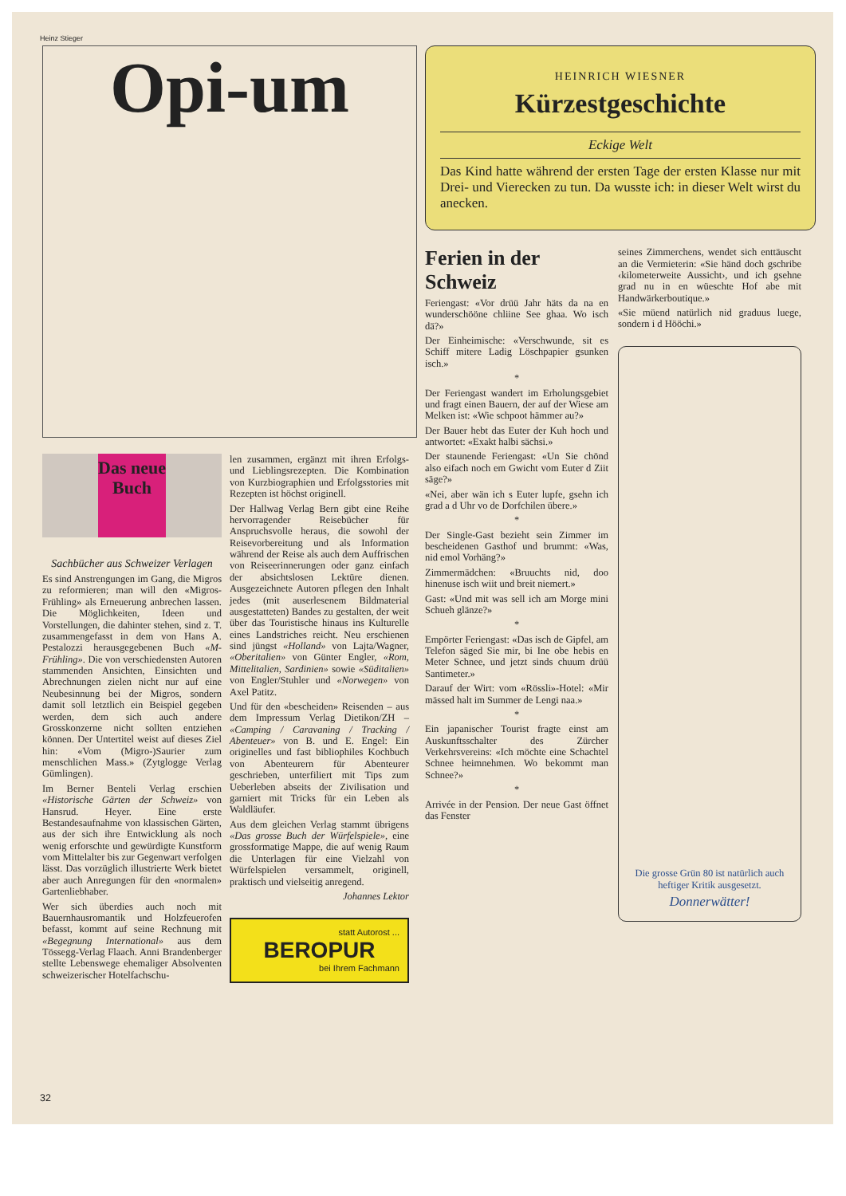Heinz Stieger
Opi-um
Das neue Buch
Sachbücher aus Schweizer Verlagen
Es sind Anstrengungen im Gang, die Migros zu reformieren; man will den «Migros-Frühling» als Erneuerung anbrechen lassen. Die Möglichkeiten, Ideen und Vorstellungen, die dahinter stehen, sind z. T. zusammengefasst in dem von Hans A. Pestalozzi herausgegebenen Buch «M-Frühling». Die von verschiedensten Autoren stammenden Ansichten, Einsichten und Abrechnungen zielen nicht nur auf eine Neubesinnung bei der Migros, sondern damit soll letztlich ein Beispiel gegeben werden, dem sich auch andere Grosskonzerne nicht sollten entziehen können. Der Untertitel weist auf dieses Ziel hin: «Vom (Migro-)Saurier zum menschlichen Mass.» (Zytglogge Verlag Gümlingen).
Im Berner Benteli Verlag erschien «Historische Gärten der Schweiz» von Hansrud. Heyer. Eine erste Bestandesaufnahme von klassischen Gärten, aus der sich ihre Entwicklung als noch wenig erforschte und gewürdigte Kunstform vom Mittelalter bis zur Gegenwart verfolgen lässt. Das vorzüglich illustrierte Werk bietet aber auch Anregungen für den «normalen» Gartenliebhaber.
Wer sich überdies auch noch mit Bauernhausromantik und Holzfeuerofen befasst, kommt auf seine Rechnung mit «Begegnung International» aus dem Tössegg-Verlag Flaach. Anni Brandenberger stellte Lebenswege ehemaliger Absolventen schweizerischer Hotelfachschu-
len zusammen, ergänzt mit ihren Erfolgs- und Lieblingsrezepten. Die Kombination von Kurzbiographien und Erfolgsstories mit Rezepten ist höchst originell.
Der Hallwag Verlag Bern gibt eine Reihe hervorragender Reisebücher für Anspruchsvolle heraus, die sowohl der Reisevorbereitung und als Information während der Reise als auch dem Auffrischen von Reiseerinnerungen oder ganz einfach der absichtslosen Lektüre dienen. Ausgezeichnete Autoren pflegen den Inhalt jedes (mit auserlesenem Bildmaterial ausgestatteten) Bandes zu gestalten, der weit über das Touristische hinaus ins Kulturelle eines Landstriches reicht. Neu erschienen sind jüngst «Holland» von Lajta/Wagner, «Oberitalien» von Günter Engler, «Rom, Mittelitalien, Sardinien» sowie «Süditalien» von Engler/Stuhler und «Norwegen» von Axel Patitz.
Und für den «bescheiden» Reisenden – aus dem Impressum Verlag Dietikon/ZH – «Camping / Caravaning / Tracking / Abenteuer» von B. und E. Engel: Ein originelles und fast bibliophiles Kochbuch von Abenteurern für Abenteurer geschrieben, unterfiliert mit Tips zum Ueberleben abseits der Zivilisation und garniert mit Tricks für ein Leben als Waldläufer.
Aus dem gleichen Verlag stammt übrigens «Das grosse Buch der Würfelspiele», eine grossformatige Mappe, die auf wenig Raum die Unterlagen für eine Vielzahl von Würfelspielen versammelt, originell, praktisch und vielseitig anregend.
Johannes Lektor
statt Autorost ...
BEROPUR
bei Ihrem Fachmann
HEINRICH WIESNER
Kürzestgeschichte
Eckige Welt
Das Kind hatte während der ersten Tage der ersten Klasse nur mit Drei- und Vierecken zu tun. Da wusste ich: in dieser Welt wirst du anecken.
Ferien in der Schweiz
Feriengast: «Vor drüü Jahr häts da na en wunderschööne chliine See ghaa. Wo isch dä?»
Der Einheimische: «Verschwunde, sit es Schiff mitere Ladig Löschpapier gsunken isch.»
*
Der Feriengast wandert im Erholungsgebiet und fragt einen Bauern, der auf der Wiese am Melken ist: «Wie schpoot hämmer au?»
Der Bauer hebt das Euter der Kuh hoch und antwortet: «Exakt halbi sächsi.»
Der staunende Feriengast: «Un Sie chönd also eifach noch em Gwicht vom Euter d Ziit säge?»
«Nei, aber wän ich s Euter lupfe, gsehn ich grad a d Uhr vo de Dorfchilen übere.»
*
Der Single-Gast bezieht sein Zimmer im bescheidenen Gasthof und brummt: «Was, nid emol Vorhäng?»
Zimmermädchen: «Bruuchts nid, doo hinenuse isch wiit und breit niemert.»
Gast: «Und mit was sell ich am Morge mini Schueh glänze?»
*
Empörter Feriengast: «Das isch de Gipfel, am Telefon säged Sie mir, bi Ine obe hebis en Meter Schnee, und jetzt sinds chuum drüü Santimeter.»
Darauf der Wirt: vom «Rössli»-Hotel: «Mir mässed halt im Summer de Lengi naa.»
*
Ein japanischer Tourist fragte einst am Auskunftsschalter des Zürcher Verkehrsvereins: «Ich möchte eine Schachtel Schnee heimnehmen. Wo bekommt man Schnee?»
*
Arrivée in der Pension. Der neue Gast öffnet das Fenster
seines Zimmerchens, wendet sich enttäuscht an die Vermieterin: «Sie händ doch gschribe ‹kilometerweite Aussicht›, und ich gsehne grad nu in en wüeschte Hof abe mit Handwärkerboutique.»
«Sie müend natürlich nid graduus luege, sondern i d Hööchi.»
Die grosse Grün 80 ist natürlich auch heftiger Kritik ausgesetzt.
Donnerwätter!
32